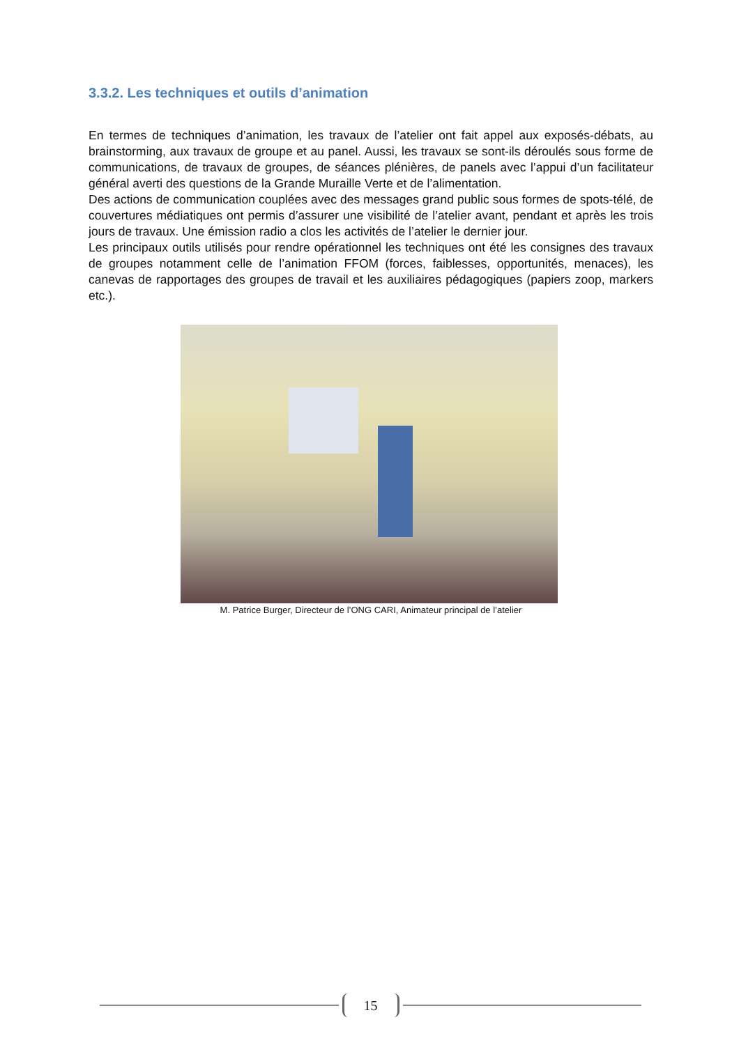3.3.2. Les techniques et outils d’animation
En termes de techniques d’animation, les travaux de l’atelier ont fait appel aux exposés-débats, au brainstorming, aux travaux de groupe et au panel. Aussi, les travaux se sont-ils déroulés sous forme de communications, de travaux de groupes, de séances plénières, de panels avec l’appui d’un facilitateur général averti des questions de la Grande Muraille Verte et de l’alimentation.
Des actions de communication couplées avec des messages grand public sous formes de spots-télé, de couvertures médiatiques ont permis d’assurer une visibilité de l’atelier avant, pendant et après les trois jours de travaux. Une émission radio a clos les activités de l’atelier le dernier jour.
Les principaux outils utilisés pour rendre opérationnel les techniques ont été les consignes des travaux de groupes notamment celle de l’animation FFOM (forces, faiblesses, opportunités, menaces), les canevas de rapportages des groupes de travail et les auxiliaires pédagogiques (papiers zoop, markers etc.).
M. Patrice Burger, Directeur de l’ONG CARI, Animateur principal de l’atelier
15